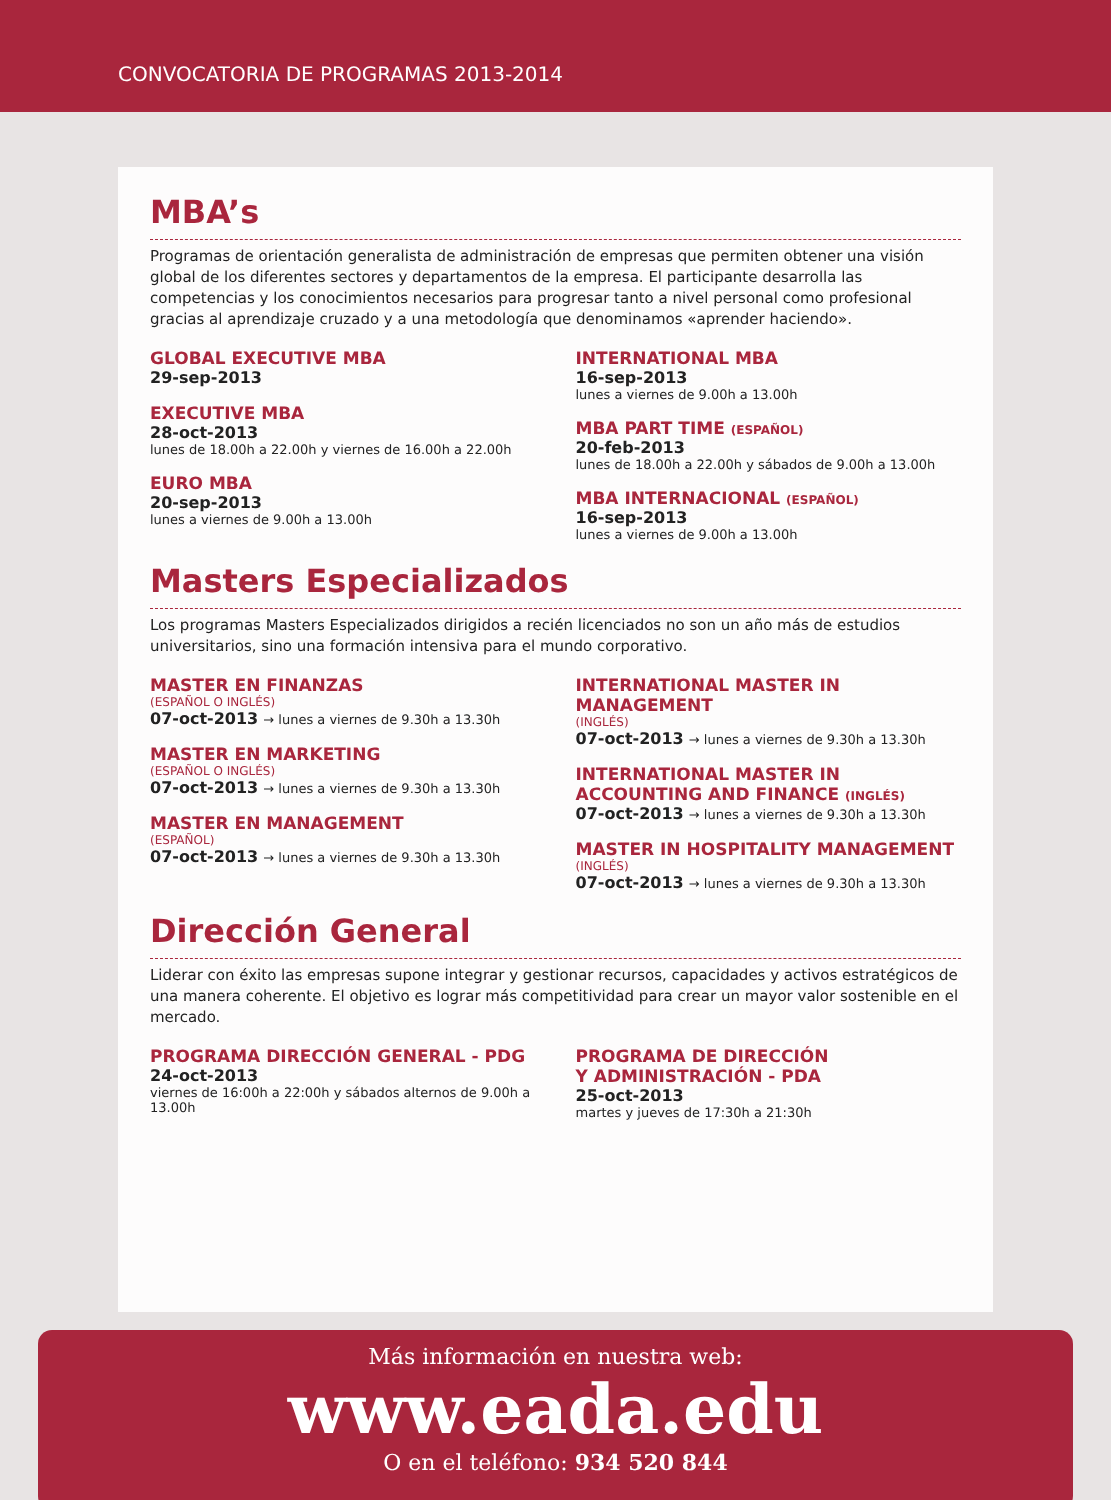CONVOCATORIA DE PROGRAMAS 2013-2014
MBA’s
Programas de orientación generalista de administración de empresas que permiten obtener una visión global de los diferentes sectores y departamentos de la empresa. El participante desarrolla las competencias y los conocimientos necesarios para progresar tanto a nivel personal como profesional gracias al aprendizaje cruzado y a una metodología que denominamos «aprender haciendo».
GLOBAL EXECUTIVE MBA
29-sep-2013
EXECUTIVE MBA
28-oct-2013
lunes de 18.00h a 22.00h y viernes de 16.00h a 22.00h
EURO MBA
20-sep-2013
lunes a viernes de 9.00h a 13.00h
INTERNATIONAL MBA
16-sep-2013
lunes a viernes de 9.00h a 13.00h
MBA PART TIME (ESPAÑOL)
20-feb-2013
lunes de 18.00h a 22.00h y sábados de 9.00h a 13.00h
MBA INTERNACIONAL (ESPAÑOL)
16-sep-2013
lunes a viernes de 9.00h a 13.00h
Masters Especializados
Los programas Masters Especializados dirigidos a recién licenciados no son un año más de estudios universitarios, sino una formación intensiva para el mundo corporativo.
MASTER EN FINANZAS
(ESPAÑOL O INGLÉS)
07-oct-2013 → lunes a viernes de 9.30h a 13.30h
MASTER EN MARKETING
(ESPAÑOL O INGLÉS)
07-oct-2013 → lunes a viernes de 9.30h a 13.30h
MASTER EN MANAGEMENT
(ESPAÑOL)
07-oct-2013 → lunes a viernes de 9.30h a 13.30h
INTERNATIONAL MASTER IN MANAGEMENT
(INGLÉS)
07-oct-2013 → lunes a viernes de 9.30h a 13.30h
INTERNATIONAL MASTER IN ACCOUNTING AND FINANCE (INGLÉS)
07-oct-2013 → lunes a viernes de 9.30h a 13.30h
MASTER IN HOSPITALITY MANAGEMENT
(INGLÉS)
07-oct-2013 → lunes a viernes de 9.30h a 13.30h
Dirección General
Liderar con éxito las empresas supone integrar y gestionar recursos, capacidades y activos estratégicos de una manera coherente. El objetivo es lograr más competitividad para crear un mayor valor sostenible en el mercado.
PROGRAMA DIRECCIÓN GENERAL - PDG
24-oct-2013
viernes de 16:00h a 22:00h y sábados alternos de 9.00h a 13.00h
PROGRAMA DE DIRECCIÓN
Y ADMINISTRACIÓN - PDA
25-oct-2013
martes y jueves de 17:30h a 21:30h
Más información en nuestra web:
www.eada.edu
O en el teléfono: 934 520 844